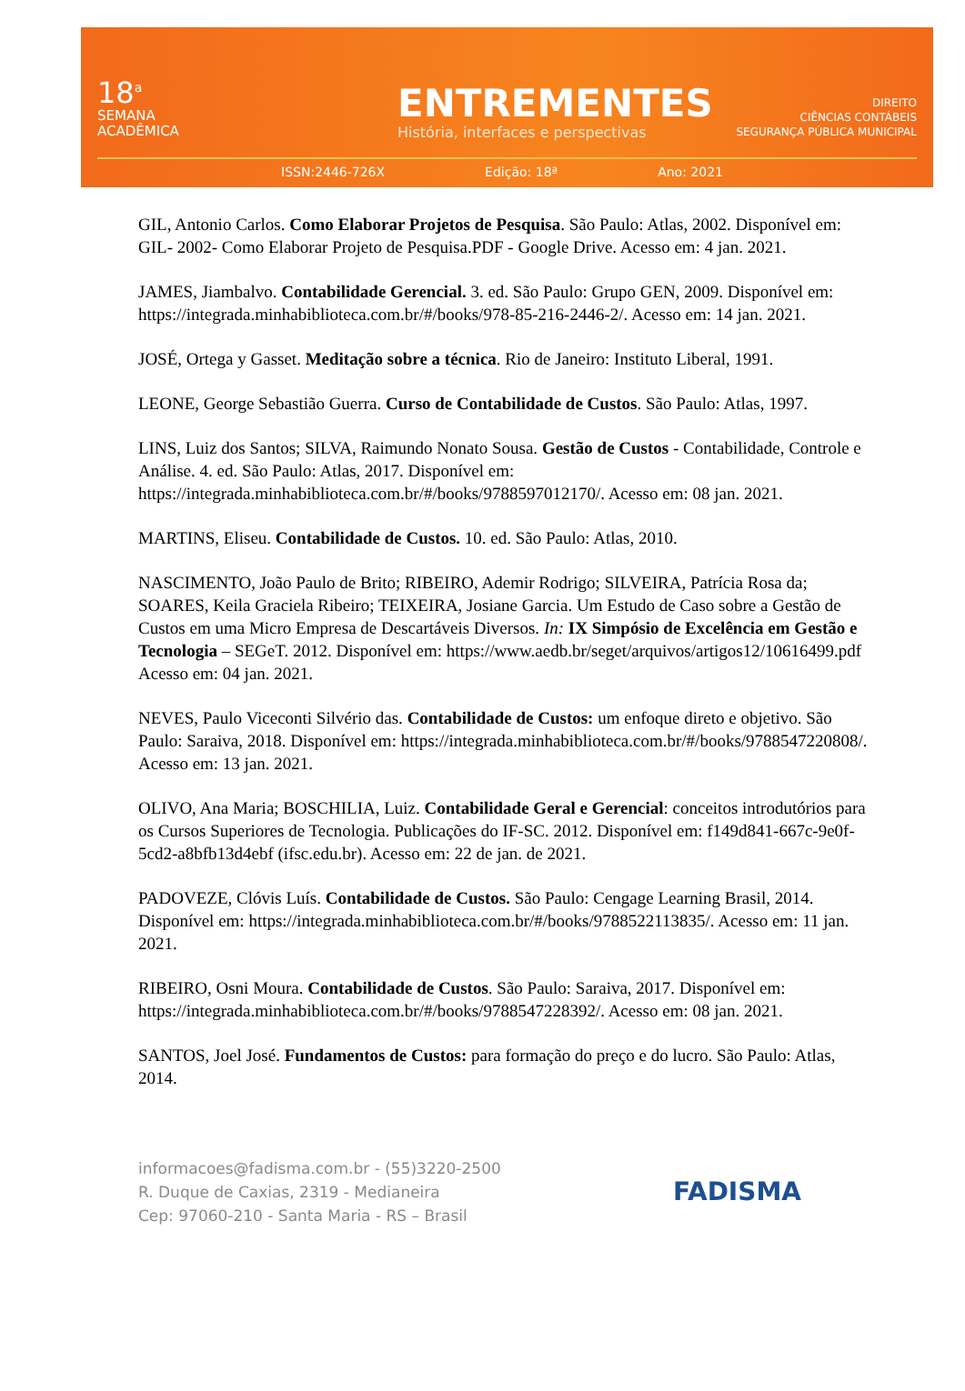18<sup>a</sup>
SEMANA
ACADÊMICA
ENTREMENTES
História, interfaces e perspectivas
DIREITO
CIÊNCIAS CONTÁBEIS
SEGURANÇA PÚBLICA MUNICIPAL
ISSN:2446-726X Edição: 18ª Ano: 2021
GIL, Antonio Carlos. Como Elaborar Projetos de Pesquisa. São Paulo: Atlas, 2002. Disponível em: GIL- 2002- Como Elaborar Projeto de Pesquisa.PDF - Google Drive. Acesso em: 4 jan. 2021.
JAMES, Jiambalvo. Contabilidade Gerencial. 3. ed. São Paulo: Grupo GEN, 2009. Disponível em: https://integrada.minhabiblioteca.com.br/#/books/978-85-216-2446-2/. Acesso em: 14 jan. 2021.
JOSÉ, Ortega y Gasset. Meditação sobre a técnica. Rio de Janeiro: Instituto Liberal, 1991.
LEONE, George Sebastião Guerra. Curso de Contabilidade de Custos. São Paulo: Atlas, 1997.
LINS, Luiz dos Santos; SILVA, Raimundo Nonato Sousa. Gestão de Custos - Contabilidade, Controle e Análise. 4. ed. São Paulo: Atlas, 2017. Disponível em: https://integrada.minhabiblioteca.com.br/#/books/9788597012170/. Acesso em: 08 jan. 2021.
MARTINS, Eliseu. Contabilidade de Custos. 10. ed. São Paulo: Atlas, 2010.
NASCIMENTO, João Paulo de Brito; RIBEIRO, Ademir Rodrigo; SILVEIRA, Patrícia Rosa da; SOARES, Keila Graciela Ribeiro; TEIXEIRA, Josiane Garcia. Um Estudo de Caso sobre a Gestão de Custos em uma Micro Empresa de Descartáveis Diversos. In: IX Simpósio de Excelência em Gestão e Tecnologia – SEGeT. 2012. Disponível em: https://www.aedb.br/seget/arquivos/artigos12/10616499.pdf Acesso em: 04 jan. 2021.
NEVES, Paulo Viceconti Silvério das. Contabilidade de Custos: um enfoque direto e objetivo. São Paulo: Saraiva, 2018. Disponível em: https://integrada.minhabiblioteca.com.br/#/books/9788547220808/. Acesso em: 13 jan. 2021.
OLIVO, Ana Maria; BOSCHILIA, Luiz. Contabilidade Geral e Gerencial: conceitos introdutórios para os Cursos Superiores de Tecnologia. Publicações do IF-SC. 2012. Disponível em: f149d841-667c-9e0f-5cd2-a8bfb13d4ebf (ifsc.edu.br). Acesso em: 22 de jan. de 2021.
PADOVEZE, Clóvis Luís. Contabilidade de Custos. São Paulo: Cengage Learning Brasil, 2014. Disponível em: https://integrada.minhabiblioteca.com.br/#/books/9788522113835/. Acesso em: 11 jan. 2021.
RIBEIRO, Osni Moura. Contabilidade de Custos. São Paulo: Saraiva, 2017. Disponível em: https://integrada.minhabiblioteca.com.br/#/books/9788547228392/. Acesso em: 08 jan. 2021.
SANTOS, Joel José. Fundamentos de Custos: para formação do preço e do lucro. São Paulo: Atlas, 2014.
informacoes@fadisma.com.br - (55)3220-2500
R. Duque de Caxias, 2319 - Medianeira
Cep: 97060-210 - Santa Maria - RS – Brasil
FADISMA